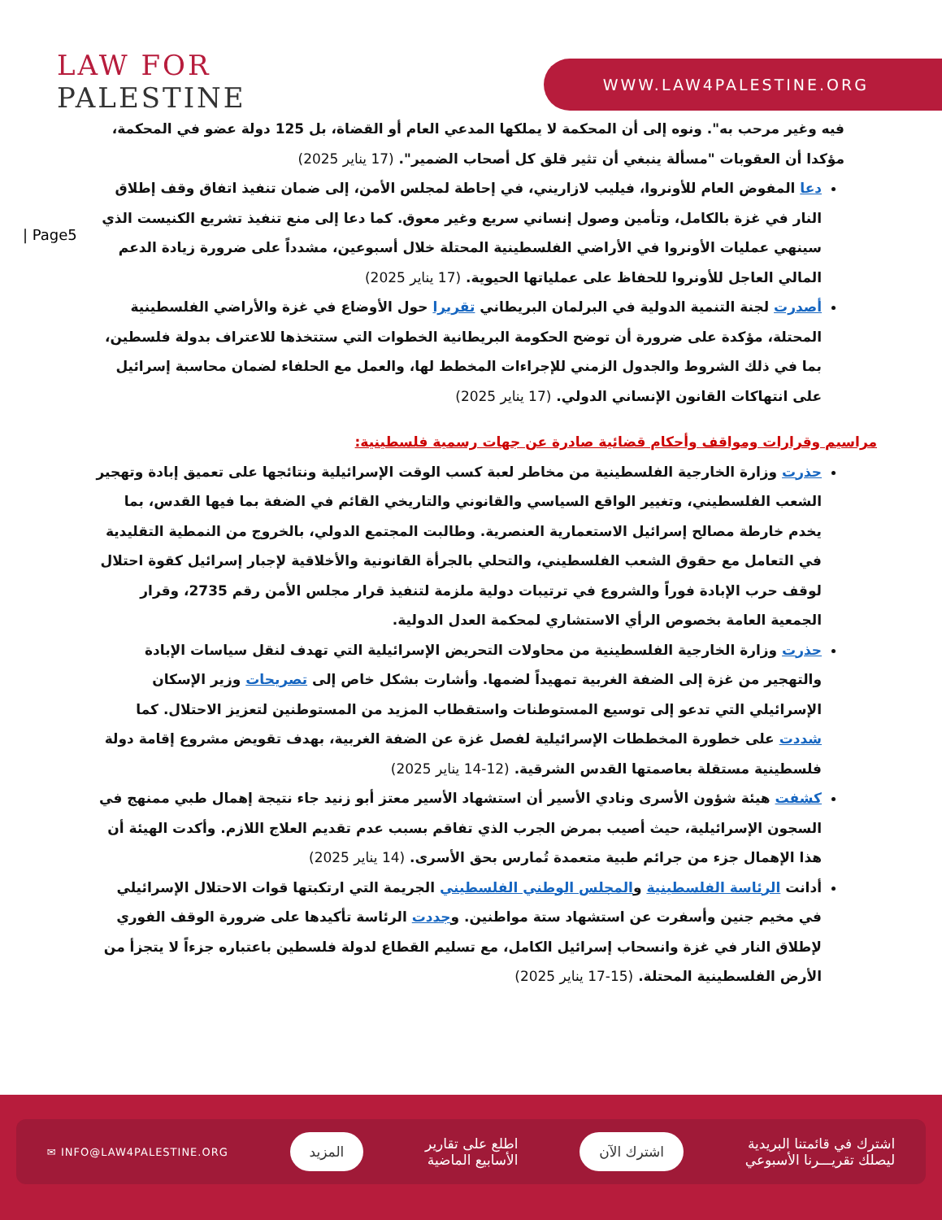LAW FOR
PALESTINE
WWW.LAW4PALESTINE.ORG
| Page5
فيه وغير مرحب به". ونوه إلى أن المحكمة لا يملكها المدعي العام أو القضاة، بل 125 دولة عضو في المحكمة، مؤكدا أن العقوبات "مسألة ينبغي أن تثير قلق كل أصحاب الضمير". (17 يناير 2025)
دعا المفوض العام للأونروا، فيليب لازاريني، في إحاطة لمجلس الأمن، إلى ضمان تنفيذ اتفاق وقف إطلاق النار في غزة بالكامل، وتأمين وصول إنساني سريع وغير معوق. كما دعا إلى منع تنفيذ تشريع الكنيست الذي سينهي عمليات الأونروا في الأراضي الفلسطينية المحتلة خلال أسبوعين، مشدداً على ضرورة زيادة الدعم المالي العاجل للأونروا للحفاظ على عملياتها الحيوية. (17 يناير 2025)
أصدرت لجنة التنمية الدولية في البرلمان البريطاني تقريرا حول الأوضاع في غزة والأراضي الفلسطينية المحتلة، مؤكدة على ضرورة أن توضح الحكومة البريطانية الخطوات التي ستتخذها للاعتراف بدولة فلسطين، بما في ذلك الشروط والجدول الزمني للإجراءات المخطط لها، والعمل مع الحلفاء لضمان محاسبة إسرائيل على انتهاكات القانون الإنساني الدولي. (17 يناير 2025)
مراسيم وقرارات ومواقف وأحكام قضائية صادرة عن جهات رسمية فلسطينية:
حذرت وزارة الخارجية الفلسطينية من مخاطر لعبة كسب الوقت الإسرائيلية ونتائجها على تعميق إبادة وتهجير الشعب الفلسطيني، وتغيير الواقع السياسي والقانوني والتاريخي القائم في الضفة بما فيها القدس، بما يخدم خارطة مصالح إسرائيل الاستعمارية العنصرية. وطالبت المجتمع الدولي، بالخروج من النمطية التقليدية في التعامل مع حقوق الشعب الفلسطيني، والتحلي بالجرأة القانونية والأخلاقية لإجبار إسرائيل كقوة احتلال لوقف حرب الإبادة فوراً والشروع في ترتيبات دولية ملزمة لتنفيذ قرار مجلس الأمن رقم 2735، وقرار الجمعية العامة بخصوص الرأي الاستشاري لمحكمة العدل الدولية.
حذرت وزارة الخارجية الفلسطينية من محاولات التحريض الإسرائيلية التي تهدف لنقل سياسات الإبادة والتهجير من غزة إلى الضفة الغربية تمهيداً لضمها. وأشارت بشكل خاص إلى تصريحات وزير الإسكان الإسرائيلي التي تدعو إلى توسيع المستوطنات واستقطاب المزيد من المستوطنين لتعزيز الاحتلال. كما شددت على خطورة المخططات الإسرائيلية لفصل غزة عن الضفة الغربية، بهدف تقويض مشروع إقامة دولة فلسطينية مستقلة بعاصمتها القدس الشرقية. (12-14 يناير 2025)
كشفت هيئة شؤون الأسرى ونادي الأسير أن استشهاد الأسير معتز أبو زنيد جاء نتيجة إهمال طبي ممنهج في السجون الإسرائيلية، حيث أصيب بمرض الجرب الذي تفاقم بسبب عدم تقديم العلاج اللازم. وأكدت الهيئة أن هذا الإهمال جزء من جرائم طبية متعمدة تُمارس بحق الأسرى. (14 يناير 2025)
أدانت الرئاسة الفلسطينية والمجلس الوطني الفلسطيني الجريمة التي ارتكبتها قوات الاحتلال الإسرائيلي في مخيم جنين وأسفرت عن استشهاد ستة مواطنين. وجددت الرئاسة تأكيدها على ضرورة الوقف الفوري لإطلاق النار في غزة وانسحاب إسرائيل الكامل، مع تسليم القطاع لدولة فلسطين باعتباره جزءاً لا يتجزأ من الأرض الفلسطينية المحتلة. (15-17 يناير 2025)
اشترك في قائمتنا البريدية
ليصلك تقريـــرنا الأسبوعي
اشترك الآن
اطلع على تقارير
الأسابيع الماضية
المزيد
✉ INFO@LAW4PALESTINE.ORG